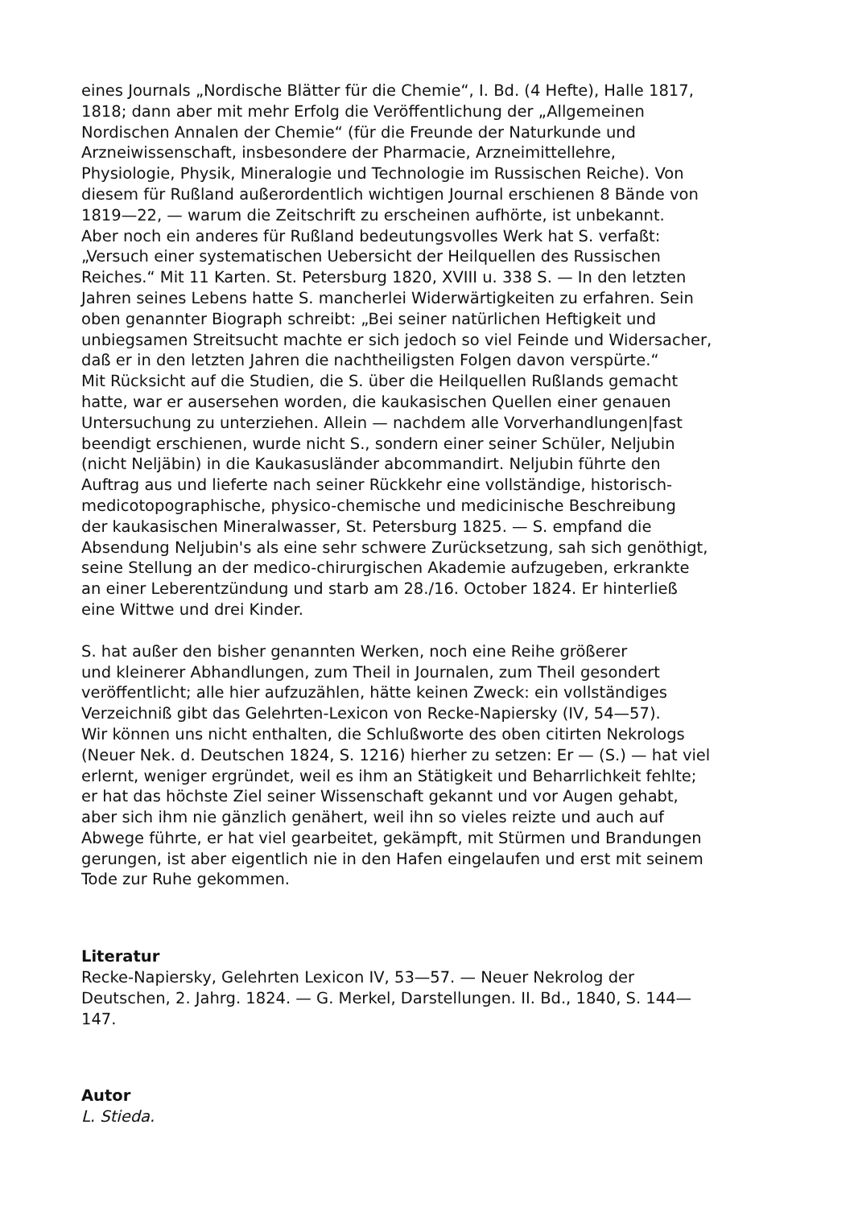eines Journals „Nordische Blätter für die Chemie“, I. Bd. (4 Hefte), Halle 1817,
1818; dann aber mit mehr Erfolg die Veröffentlichung der „Allgemeinen
Nordischen Annalen der Chemie“ (für die Freunde der Naturkunde und
Arzneiwissenschaft, insbesondere der Pharmacie, Arzneimittellehre,
Physiologie, Physik, Mineralogie und Technologie im Russischen Reiche). Von
diesem für Rußland außerordentlich wichtigen Journal erschienen 8 Bände von
1819—22, — warum die Zeitschrift zu erscheinen aufhörte, ist unbekannt.
Aber noch ein anderes für Rußland bedeutungsvolles Werk hat S. verfaßt:
„Versuch einer systematischen Uebersicht der Heilquellen des Russischen
Reiches.“ Mit 11 Karten. St. Petersburg 1820, XVIII u. 338 S. — In den letzten
Jahren seines Lebens hatte S. mancherlei Widerwärtigkeiten zu erfahren. Sein
oben genannter Biograph schreibt: „Bei seiner natürlichen Heftigkeit und
unbiegsamen Streitsucht machte er sich jedoch so viel Feinde und Widersacher,
daß er in den letzten Jahren die nachtheiligsten Folgen davon verspürte.“
Mit Rücksicht auf die Studien, die S. über die Heilquellen Rußlands gemacht
hatte, war er ausersehen worden, die kaukasischen Quellen einer genauen
Untersuchung zu unterziehen. Allein — nachdem alle Vorverhandlungen|fast
beendigt erschienen, wurde nicht S., sondern einer seiner Schüler, Neljubin
(nicht Neljäbin) in die Kaukasusländer abcommandirt. Neljubin führte den
Auftrag aus und lieferte nach seiner Rückkehr eine vollständige, historisch-
medicotopographische, physico-chemische und medicinische Beschreibung
der kaukasischen Mineralwasser, St. Petersburg 1825. — S. empfand die
Absendung Neljubin's als eine sehr schwere Zurücksetzung, sah sich genöthigt,
seine Stellung an der medico-chirurgischen Akademie aufzugeben, erkrankte
an einer Leberentzündung und starb am 28./16. October 1824. Er hinterließ
eine Wittwe und drei Kinder.
S. hat außer den bisher genannten Werken, noch eine Reihe größerer
und kleinerer Abhandlungen, zum Theil in Journalen, zum Theil gesondert
veröffentlicht; alle hier aufzuzählen, hätte keinen Zweck: ein vollständiges
Verzeichniß gibt das Gelehrten-Lexicon von Recke-Napiersky (IV, 54—57).
Wir können uns nicht enthalten, die Schlußworte des oben citirten Nekrologs
(Neuer Nek. d. Deutschen 1824, S. 1216) hierher zu setzen: Er — (S.) — hat viel
erlernt, weniger ergründet, weil es ihm an Stätigkeit und Beharrlichkeit fehlte;
er hat das höchste Ziel seiner Wissenschaft gekannt und vor Augen gehabt,
aber sich ihm nie gänzlich genähert, weil ihn so vieles reizte und auch auf
Abwege führte, er hat viel gearbeitet, gekämpft, mit Stürmen und Brandungen
gerungen, ist aber eigentlich nie in den Hafen eingelaufen und erst mit seinem
Tode zur Ruhe gekommen.
Literatur
Recke-Napiersky, Gelehrten Lexicon IV, 53—57. — Neuer Nekrolog der
Deutschen, 2. Jahrg. 1824. — G. Merkel, Darstellungen. II. Bd., 1840, S. 144—
147.
Autor
L. Stieda.